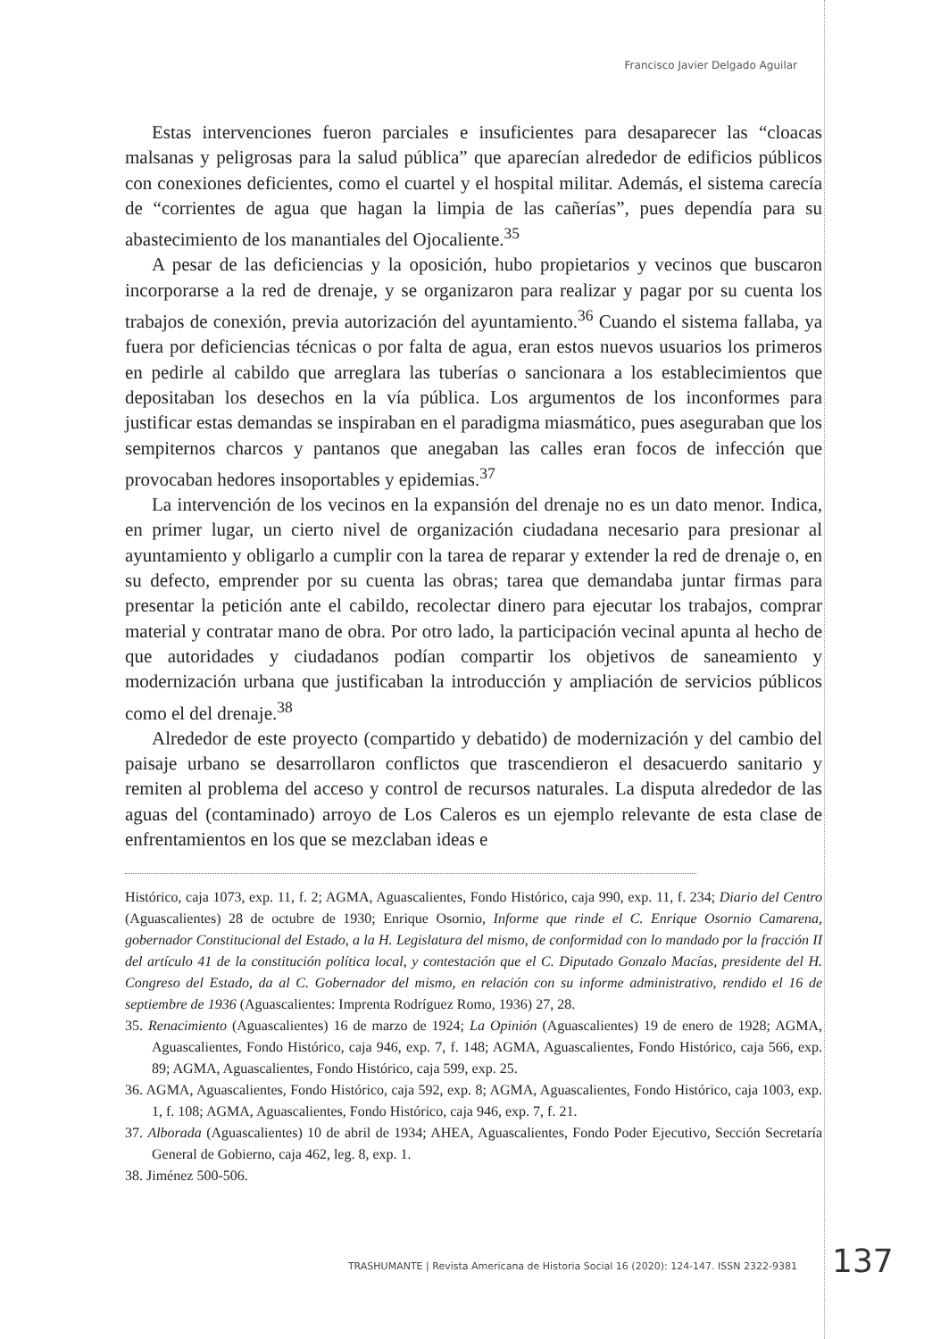Francisco Javier Delgado Aguilar
Estas intervenciones fueron parciales e insuficientes para desaparecer las “cloacas malsanas y peligrosas para la salud pública” que aparecían alrededor de edificios públicos con conexiones deficientes, como el cuartel y el hospital militar. Además, el sistema carecía de “corrientes de agua que hagan la limpia de las cañerías”, pues dependía para su abastecimiento de los manantiales del Ojocaliente.<sup>35</sup>
A pesar de las deficiencias y la oposición, hubo propietarios y vecinos que buscaron incorporarse a la red de drenaje, y se organizaron para realizar y pagar por su cuenta los trabajos de conexión, previa autorización del ayuntamiento.<sup>36</sup> Cuando el sistema fallaba, ya fuera por deficiencias técnicas o por falta de agua, eran estos nuevos usuarios los primeros en pedirle al cabildo que arreglara las tuberías o sancionara a los establecimientos que depositaban los desechos en la vía pública. Los argumentos de los inconformes para justificar estas demandas se inspiraban en el paradigma miasmático, pues aseguraban que los sempiternos charcos y pantanos que anegaban las calles eran focos de infección que provocaban hedores insoportables y epidemias.<sup>37</sup>
La intervención de los vecinos en la expansión del drenaje no es un dato menor. Indica, en primer lugar, un cierto nivel de organización ciudadana necesario para presionar al ayuntamiento y obligarlo a cumplir con la tarea de reparar y extender la red de drenaje o, en su defecto, emprender por su cuenta las obras; tarea que demandaba juntar firmas para presentar la petición ante el cabildo, recolectar dinero para ejecutar los trabajos, comprar material y contratar mano de obra. Por otro lado, la participación vecinal apunta al hecho de que autoridades y ciudadanos podían compartir los objetivos de saneamiento y modernización urbana que justificaban la introducción y ampliación de servicios públicos como el del drenaje.<sup>38</sup>
Alrededor de este proyecto (compartido y debatido) de modernización y del cambio del paisaje urbano se desarrollaron conflictos que trascendieron el desacuerdo sanitario y remiten al problema del acceso y control de recursos naturales. La disputa alrededor de las aguas del (contaminado) arroyo de Los Caleros es un ejemplo relevante de esta clase de enfrentamientos en los que se mezclaban ideas e
Histórico, caja 1073, exp. 11, f. 2; AGMA, Aguascalientes, Fondo Histórico, caja 990, exp. 11, f. 234; Diario del Centro (Aguascalientes) 28 de octubre de 1930; Enrique Osornio, Informe que rinde el C. Enrique Osornio Camarena, gobernador Constitucional del Estado, a la H. Legislatura del mismo, de conformidad con lo mandado por la fracción II del artículo 41 de la constitución política local, y contestación que el C. Diputado Gonzalo Macías, presidente del H. Congreso del Estado, da al C. Gobernador del mismo, en relación con su informe administrativo, rendido el 16 de septiembre de 1936 (Aguascalientes: Imprenta Rodríguez Romo, 1936) 27, 28.
35. Renacimiento (Aguascalientes) 16 de marzo de 1924; La Opinión (Aguascalientes) 19 de enero de 1928; AGMA, Aguascalientes, Fondo Histórico, caja 946, exp. 7, f. 148; AGMA, Aguascalientes, Fondo Histórico, caja 566, exp. 89; AGMA, Aguascalientes, Fondo Histórico, caja 599, exp. 25.
36. AGMA, Aguascalientes, Fondo Histórico, caja 592, exp. 8; AGMA, Aguascalientes, Fondo Histórico, caja 1003, exp. 1, f. 108; AGMA, Aguascalientes, Fondo Histórico, caja 946, exp. 7, f. 21.
37. Alborada (Aguascalientes) 10 de abril de 1934; AHEA, Aguascalientes, Fondo Poder Ejecutivo, Sección Secretaría General de Gobierno, caja 462, leg. 8, exp. 1.
38. Jiménez 500-506.
TRASHUMANTE | Revista Americana de Historia Social 16 (2020): 124-147. ISSN 2322-9381
137